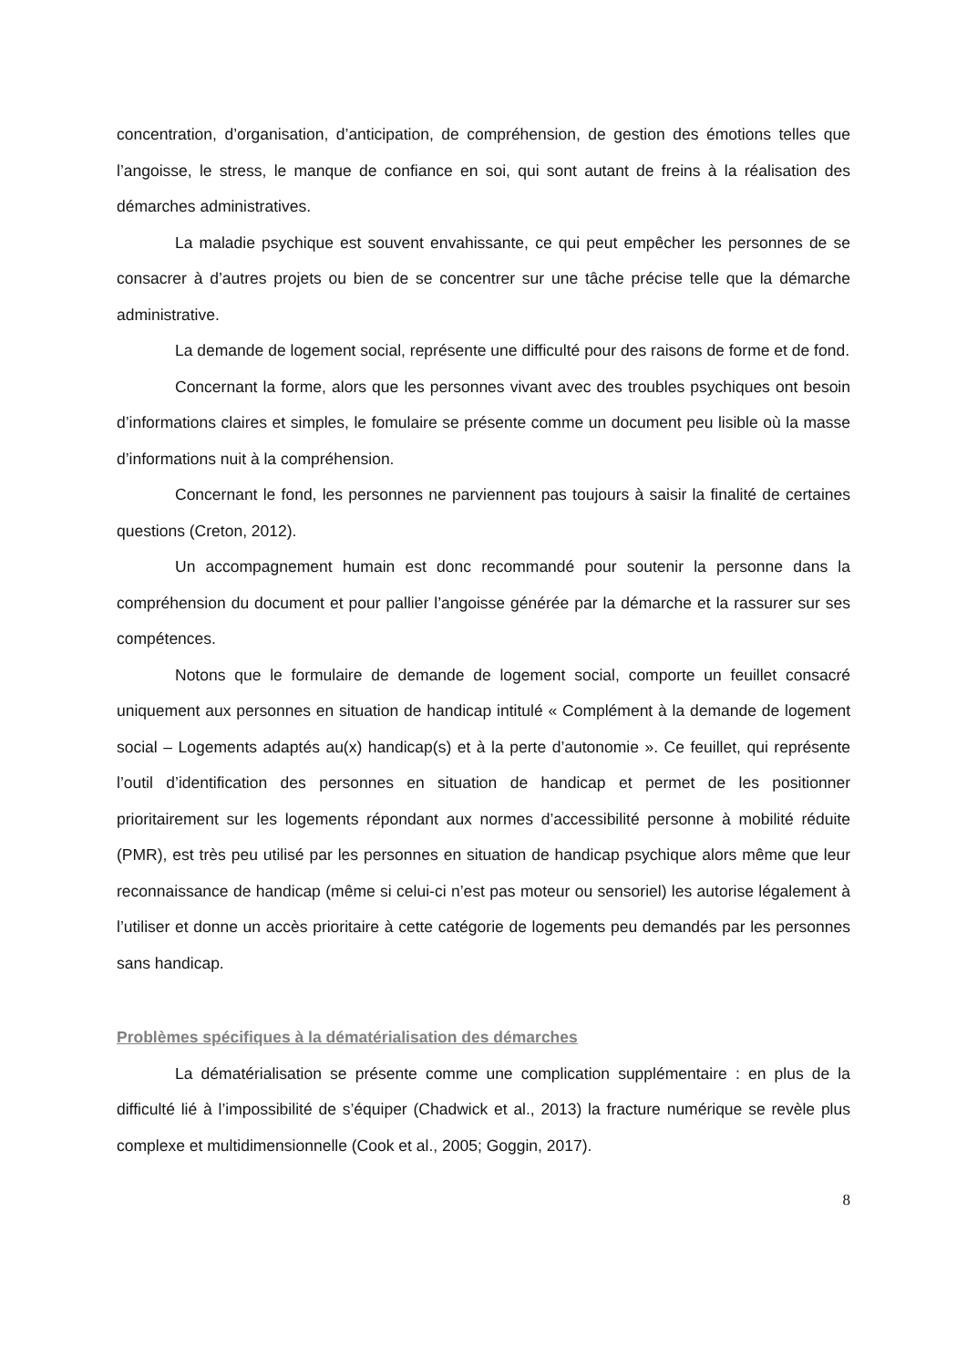concentration, d’organisation, d’anticipation, de compréhension, de gestion des émotions telles que l’angoisse, le stress, le manque de confiance en soi, qui sont autant de freins à la réalisation des démarches administratives.
La maladie psychique est souvent envahissante, ce qui peut empêcher les personnes de se consacrer à d’autres projets ou bien de se concentrer sur une tâche précise telle que la démarche administrative.
La demande de logement social, représente une difficulté pour des raisons de forme et de fond.
Concernant la forme, alors que les personnes vivant avec des troubles psychiques ont besoin d’informations claires et simples, le fomulaire se présente comme un document peu lisible où la masse d’informations nuit à la compréhension.
Concernant le fond, les personnes ne parviennent pas toujours à saisir la finalité de certaines questions (Creton, 2012).
Un accompagnement humain est donc recommandé pour soutenir la personne dans la compréhension du document et pour pallier l’angoisse générée par la démarche et la rassurer sur ses compétences.
Notons que le formulaire de demande de logement social, comporte un feuillet consacré uniquement aux personnes en situation de handicap intitulé « Complément à la demande de logement social – Logements adaptés au(x) handicap(s) et à la perte d’autonomie ». Ce feuillet, qui représente l’outil d’identification des personnes en situation de handicap et permet de les positionner prioritairement sur les logements répondant aux normes d’accessibilité personne à mobilité réduite (PMR), est très peu utilisé par les personnes en situation de handicap psychique alors même que leur reconnaissance de handicap (même si celui-ci n’est pas moteur ou sensoriel) les autorise légalement à l’utiliser et donne un accès prioritaire à cette catégorie de logements peu demandés par les personnes sans handicap.
Problèmes spécifiques à la dématérialisation des démarches
La dématérialisation se présente comme une complication supplémentaire : en plus de la difficulté lié à l’impossibilité de s’équiper (Chadwick et al., 2013) la fracture numérique se revèle plus complexe et multidimensionnelle (Cook et al., 2005; Goggin, 2017).
8